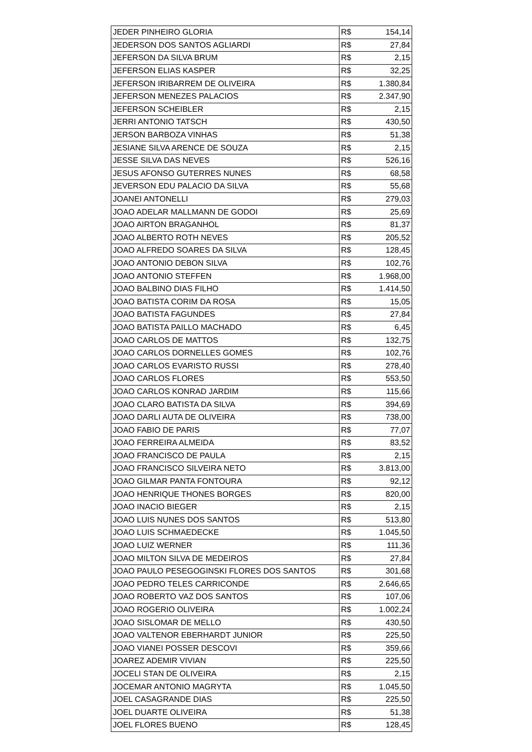| JEDER PINHEIRO GLORIA | R$ | 154,14 |
| JEDERSON DOS SANTOS AGLIARDI | R$ | 27,84 |
| JEFERSON DA SILVA BRUM | R$ | 2,15 |
| JEFERSON ELIAS KASPER | R$ | 32,25 |
| JEFERSON IRIBARREM DE OLIVEIRA | R$ | 1.380,84 |
| JEFERSON MENEZES PALACIOS | R$ | 2.347,90 |
| JEFERSON SCHEIBLER | R$ | 2,15 |
| JERRI ANTONIO TATSCH | R$ | 430,50 |
| JERSON BARBOZA VINHAS | R$ | 51,38 |
| JESIANE SILVA ARENCE DE SOUZA | R$ | 2,15 |
| JESSE SILVA DAS NEVES | R$ | 526,16 |
| JESUS AFONSO GUTERRES NUNES | R$ | 68,58 |
| JEVERSON EDU PALACIO DA SILVA | R$ | 55,68 |
| JOANEI ANTONELLI | R$ | 279,03 |
| JOAO ADELAR MALLMANN DE GODOI | R$ | 25,69 |
| JOAO AIRTON BRAGANHOL | R$ | 81,37 |
| JOAO ALBERTO ROTH NEVES | R$ | 205,52 |
| JOAO ALFREDO SOARES DA SILVA | R$ | 128,45 |
| JOAO ANTONIO DEBON SILVA | R$ | 102,76 |
| JOAO ANTONIO STEFFEN | R$ | 1.968,00 |
| JOAO BALBINO DIAS FILHO | R$ | 1.414,50 |
| JOAO BATISTA CORIM DA ROSA | R$ | 15,05 |
| JOAO BATISTA FAGUNDES | R$ | 27,84 |
| JOAO BATISTA PAILLO MACHADO | R$ | 6,45 |
| JOAO CARLOS DE MATTOS | R$ | 132,75 |
| JOAO CARLOS DORNELLES GOMES | R$ | 102,76 |
| JOAO CARLOS EVARISTO RUSSI | R$ | 278,40 |
| JOAO CARLOS FLORES | R$ | 553,50 |
| JOAO CARLOS KONRAD JARDIM | R$ | 115,66 |
| JOAO CLARO BATISTA DA SILVA | R$ | 394,69 |
| JOAO DARLI AUTA DE OLIVEIRA | R$ | 738,00 |
| JOAO FABIO DE PARIS | R$ | 77,07 |
| JOAO FERREIRA ALMEIDA | R$ | 83,52 |
| JOAO FRANCISCO DE PAULA | R$ | 2,15 |
| JOAO FRANCISCO SILVEIRA NETO | R$ | 3.813,00 |
| JOAO GILMAR PANTA FONTOURA | R$ | 92,12 |
| JOAO HENRIQUE THONES BORGES | R$ | 820,00 |
| JOAO INACIO BIEGER | R$ | 2,15 |
| JOAO LUIS NUNES DOS SANTOS | R$ | 513,80 |
| JOAO LUIS SCHMAEDECKE | R$ | 1.045,50 |
| JOAO LUIZ WERNER | R$ | 111,36 |
| JOAO MILTON SILVA DE MEDEIROS | R$ | 27,84 |
| JOAO PAULO PESEGOGINSKI FLORES DOS SANTOS | R$ | 301,68 |
| JOAO PEDRO TELES CARRICONDE | R$ | 2.646,65 |
| JOAO ROBERTO VAZ DOS SANTOS | R$ | 107,06 |
| JOAO ROGERIO OLIVEIRA | R$ | 1.002,24 |
| JOAO SISLOMAR DE MELLO | R$ | 430,50 |
| JOAO VALTENOR EBERHARDT JUNIOR | R$ | 225,50 |
| JOAO VIANEI POSSER DESCOVI | R$ | 359,66 |
| JOAREZ ADEMIR VIVIAN | R$ | 225,50 |
| JOCELI STAN DE OLIVEIRA | R$ | 2,15 |
| JOCEMAR ANTONIO MAGRYTA | R$ | 1.045,50 |
| JOEL CASAGRANDE DIAS | R$ | 225,50 |
| JOEL DUARTE OLIVEIRA | R$ | 51,38 |
| JOEL FLORES BUENO | R$ | 128,45 |